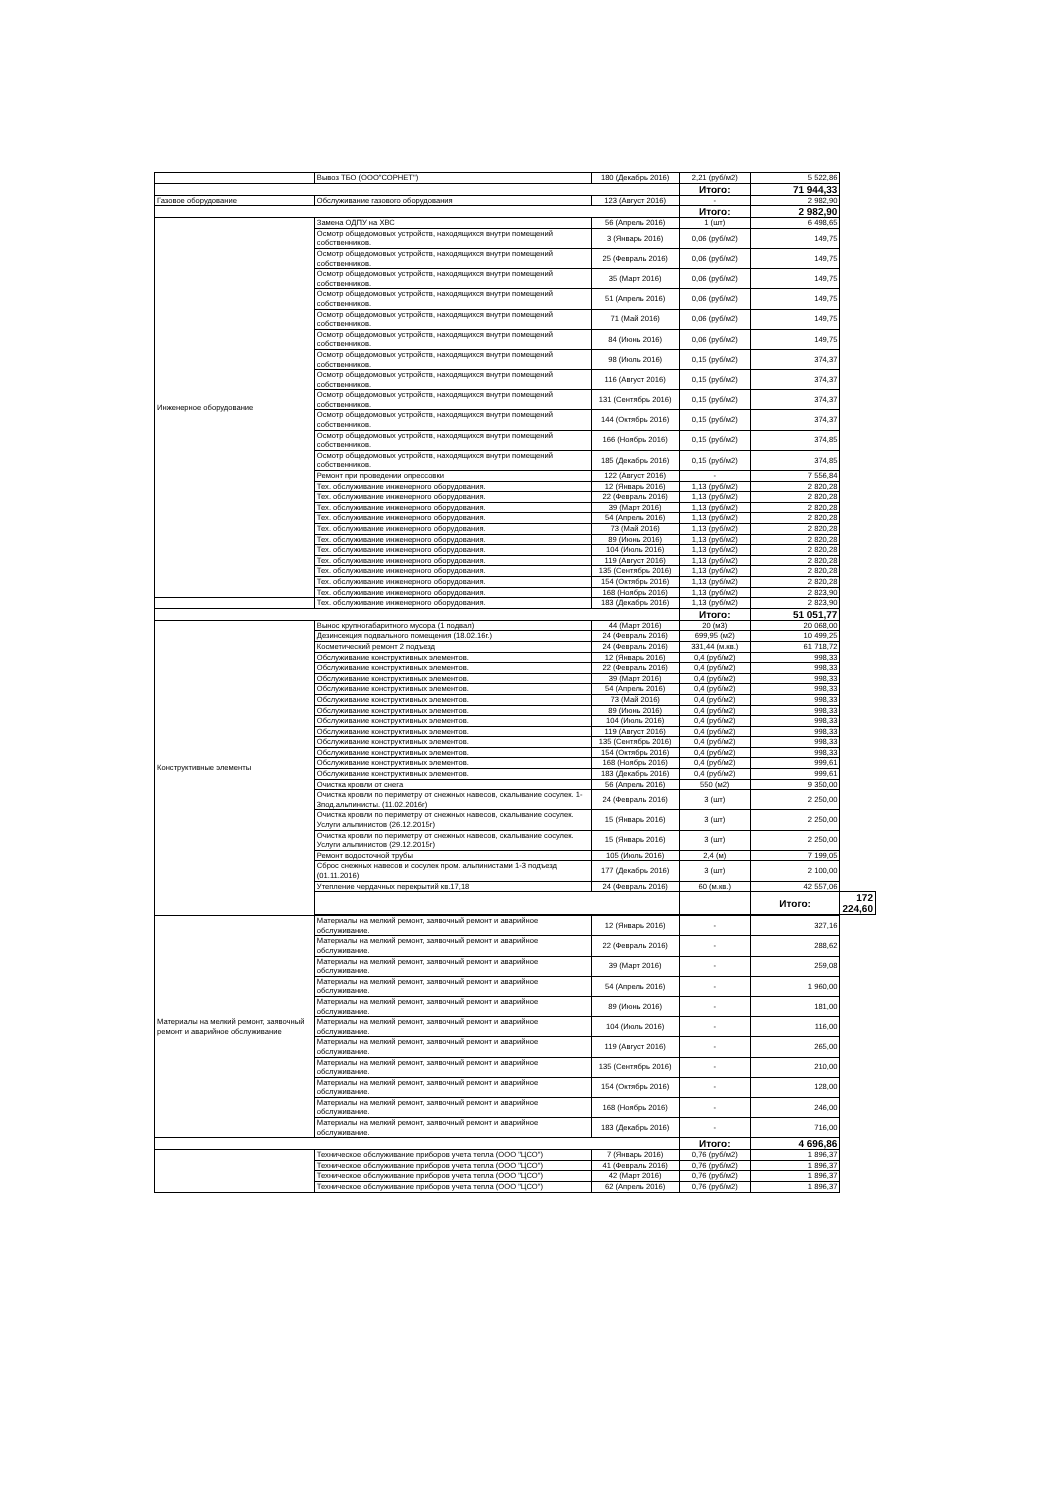| | Вывоз ТБО (ООО"СОРНЕТ") | 180 (Декабрь 2016) | 2,21 (руб/м2) | 5 522,86 | |
| | | | Итого: | 71 944,33 | |
| Газовое оборудование | Обслуживание газового оборудования | 123 (Август 2016) | - | 2 982,90 | |
| | | | Итого: | 2 982,90 | |
| Инженерное оборудование | Замена ОДПУ на ХВС | 56 (Апрель 2016) | 1 (шт) | 6 498,65 | |
| | Осмотр общедомовых устройств, находящихся внутри помещений собственников. | 3 (Январь 2016) | 0,06 (руб/м2) | 149,75 | |
| | Осмотр общедомовых устройств, находящихся внутри помещений собственников. | 25 (Февраль 2016) | 0,06 (руб/м2) | 149,75 | |
| | Осмотр общедомовых устройств, находящихся внутри помещений собственников. | 35 (Март 2016) | 0,06 (руб/м2) | 149,75 | |
| | Осмотр общедомовых устройств, находящихся внутри помещений собственников. | 51 (Апрель 2016) | 0,06 (руб/м2) | 149,75 | |
| | Осмотр общедомовых устройств, находящихся внутри помещений собственников. | 71 (Май 2016) | 0,06 (руб/м2) | 149,75 | |
| | Осмотр общедомовых устройств, находящихся внутри помещений собственников. | 84 (Июнь 2016) | 0,06 (руб/м2) | 149,75 | |
| | Осмотр общедомовых устройств, находящихся внутри помещений собственников. | 98 (Июль 2016) | 0,15 (руб/м2) | 374,37 | |
| | Осмотр общедомовых устройств, находящихся внутри помещений собственников. | 116 (Август 2016) | 0,15 (руб/м2) | 374,37 | |
| | Осмотр общедомовых устройств, находящихся внутри помещений собственников. | 131 (Сентябрь 2016) | 0,15 (руб/м2) | 374,37 | |
| | Осмотр общедомовых устройств, находящихся внутри помещений собственников. | 144 (Октябрь 2016) | 0,15 (руб/м2) | 374,37 | |
| | Осмотр общедомовых устройств, находящихся внутри помещений собственников. | 166 (Ноябрь 2016) | 0,15 (руб/м2) | 374,85 | |
| | Осмотр общедомовых устройств, находящихся внутри помещений собственников. | 185 (Декабрь 2016) | 0,15 (руб/м2) | 374,85 | |
| | Ремонт при проведении опрессовки | 122 (Август 2016) | - | 7 556,84 | |
| | Тех. обслуживание инженерного оборудования. | 12 (Январь 2016) | 1,13 (руб/м2) | 2 820,28 | |
| | Тех. обслуживание инженерного оборудования. | 22 (Февраль 2016) | 1,13 (руб/м2) | 2 820,28 | |
| | Тех. обслуживание инженерного оборудования. | 39 (Март 2016) | 1,13 (руб/м2) | 2 820,28 | |
| | Тех. обслуживание инженерного оборудования. | 54 (Апрель 2016) | 1,13 (руб/м2) | 2 820,28 | |
| | Тех. обслуживание инженерного оборудования. | 73 (Май 2016) | 1,13 (руб/м2) | 2 820,28 | |
| | Тех. обслуживание инженерного оборудования. | 89 (Июнь 2016) | 1,13 (руб/м2) | 2 820,28 | |
| | Тех. обслуживание инженерного оборудования. | 104 (Июль 2016) | 1,13 (руб/м2) | 2 820,28 | |
| | Тех. обслуживание инженерного оборудования. | 119 (Август 2016) | 1,13 (руб/м2) | 2 820,28 | |
| | Тех. обслуживание инженерного оборудования. | 135 (Сентябрь 2016) | 1,13 (руб/м2) | 2 820,28 | |
| | Тех. обслуживание инженерного оборудования. | 154 (Октябрь 2016) | 1,13 (руб/м2) | 2 820,28 | |
| | Тех. обслуживание инженерного оборудования. | 168 (Ноябрь 2016) | 1,13 (руб/м2) | 2 823,90 | |
| | Тех. обслуживание инженерного оборудования. | 183 (Декабрь 2016) | 1,13 (руб/м2) | 2 823,90 | |
| | | | Итого: | 51 051,77 | |
| Конструктивные элементы | Вынос крупногабаритного мусора (1 подвал) | 44 (Март 2016) | 20 (м3) | 20 068,00 | |
| | Дезинсекция подвального помещения (18.02.16г.) | 24 (Февраль 2016) | 699,95 (м2) | 10 499,25 | |
| | Косметический ремонт 2 подъезд | 24 (Февраль 2016) | 331,44 (м.кв.) | 61 718,72 | |
| | Обслуживание конструктивных элементов. | 12 (Январь 2016) | 0,4 (руб/м2) | 998,33 | |
| | Обслуживание конструктивных элементов. | 22 (Февраль 2016) | 0,4 (руб/м2) | 998,33 | |
| | Обслуживание конструктивных элементов. | 39 (Март 2016) | 0,4 (руб/м2) | 998,33 | |
| | Обслуживание конструктивных элементов. | 54 (Апрель 2016) | 0,4 (руб/м2) | 998,33 | |
| | Обслуживание конструктивных элементов. | 73 (Май 2016) | 0,4 (руб/м2) | 998,33 | |
| | Обслуживание конструктивных элементов. | 89 (Июнь 2016) | 0,4 (руб/м2) | 998,33 | |
| | Обслуживание конструктивных элементов. | 104 (Июль 2016) | 0,4 (руб/м2) | 998,33 | |
| | Обслуживание конструктивных элементов. | 119 (Август 2016) | 0,4 (руб/м2) | 998,33 | |
| | Обслуживание конструктивных элементов. | 135 (Сентябрь 2016) | 0,4 (руб/м2) | 998,33 | |
| | Обслуживание конструктивных элементов. | 154 (Октябрь 2016) | 0,4 (руб/м2) | 998,33 | |
| | Обслуживание конструктивных элементов. | 168 (Ноябрь 2016) | 0,4 (руб/м2) | 999,61 | |
| | Обслуживание конструктивных элементов. | 183 (Декабрь 2016) | 0,4 (руб/м2) | 999,61 | |
| | Очистка кровли от снега | 56 (Апрель 2016) | 550 (м2) | 9 350,00 | |
| | Очистка кровли по периметру от снежных навесов, скалывание сосулек. 1-3под.альпинисты. (11.02.2016г) | 24 (Февраль 2016) | 3 (шт) | 2 250,00 | |
| | Очистка кровли по периметру от снежных навесов, скалывание сосулек. Услуги альпинистов (26.12.2015г) | 15 (Январь 2016) | 3 (шт) | 2 250,00 | |
| | Очистка кровли по периметру от снежных навесов, скалывание сосулек. Услуги альпинистов (29.12.2015г) | 15 (Январь 2016) | 3 (шт) | 2 250,00 | |
| | Ремонт водосточной трубы | 105 (Июль 2016) | 2,4 (м) | 7 199,05 | |
| | Сброс снежных навесов и сосулек пром. альпинистами 1-3 подъезд (01.11.2016) | 177 (Декабрь 2016) | 3 (шт) | 2 100,00 | |
| | Утепление чердачных перекрытий кв.17,18 | 24 (Февраль 2016) | 60 (м.кв.) | 42 557,06 | |
| | | | | Итого: | 172 224,60 |
| Материалы на мелкий ремонт, заявочный ремонт и аварийное обслуживание | Материалы на мелкий ремонт, заявочный ремонт и аварийное обслуживание. | 12 (Январь 2016) | - | 327,16 | |
| | Материалы на мелкий ремонт, заявочный ремонт и аварийное обслуживание. | 22 (Февраль 2016) | - | 288,62 | |
| | Материалы на мелкий ремонт, заявочный ремонт и аварийное обслуживание. | 39 (Март 2016) | - | 259,08 | |
| | Материалы на мелкий ремонт, заявочный ремонт и аварийное обслуживание. | 54 (Апрель 2016) | - | 1 960,00 | |
| | Материалы на мелкий ремонт, заявочный ремонт и аварийное обслуживание. | 89 (Июнь 2016) | - | 181,00 | |
| | Материалы на мелкий ремонт, заявочный ремонт и аварийное обслуживание. | 104 (Июль 2016) | - | 116,00 | |
| | Материалы на мелкий ремонт, заявочный ремонт и аварийное обслуживание. | 119 (Август 2016) | - | 265,00 | |
| | Материалы на мелкий ремонт, заявочный ремонт и аварийное обслуживание. | 135 (Сентябрь 2016) | - | 210,00 | |
| | Материалы на мелкий ремонт, заявочный ремонт и аварийное обслуживание. | 154 (Октябрь 2016) | - | 128,00 | |
| | Материалы на мелкий ремонт, заявочный ремонт и аварийное обслуживание. | 168 (Ноябрь 2016) | - | 246,00 | |
| | Материалы на мелкий ремонт, заявочный ремонт и аварийное обслуживание. | 183 (Декабрь 2016) | - | 716,00 | |
| | | | Итого: | 4 696,86 | |
| | Техническое обслуживание приборов учета тепла (ООО "ЦСО") | 7 (Январь 2016) | 0,76 (руб/м2) | 1 896,37 | |
| | Техническое обслуживание приборов учета тепла (ООО "ЦСО") | 41 (Февраль 2016) | 0,76 (руб/м2) | 1 896,37 | |
| | Техническое обслуживание приборов учета тепла (ООО "ЦСО") | 42 (Март 2016) | 0,76 (руб/м2) | 1 896,37 | |
| | Техническое обслуживание приборов учета тепла (ООО "ЦСО") | 62 (Апрель 2016) | 0,76 (руб/м2) | 1 896,37 | |